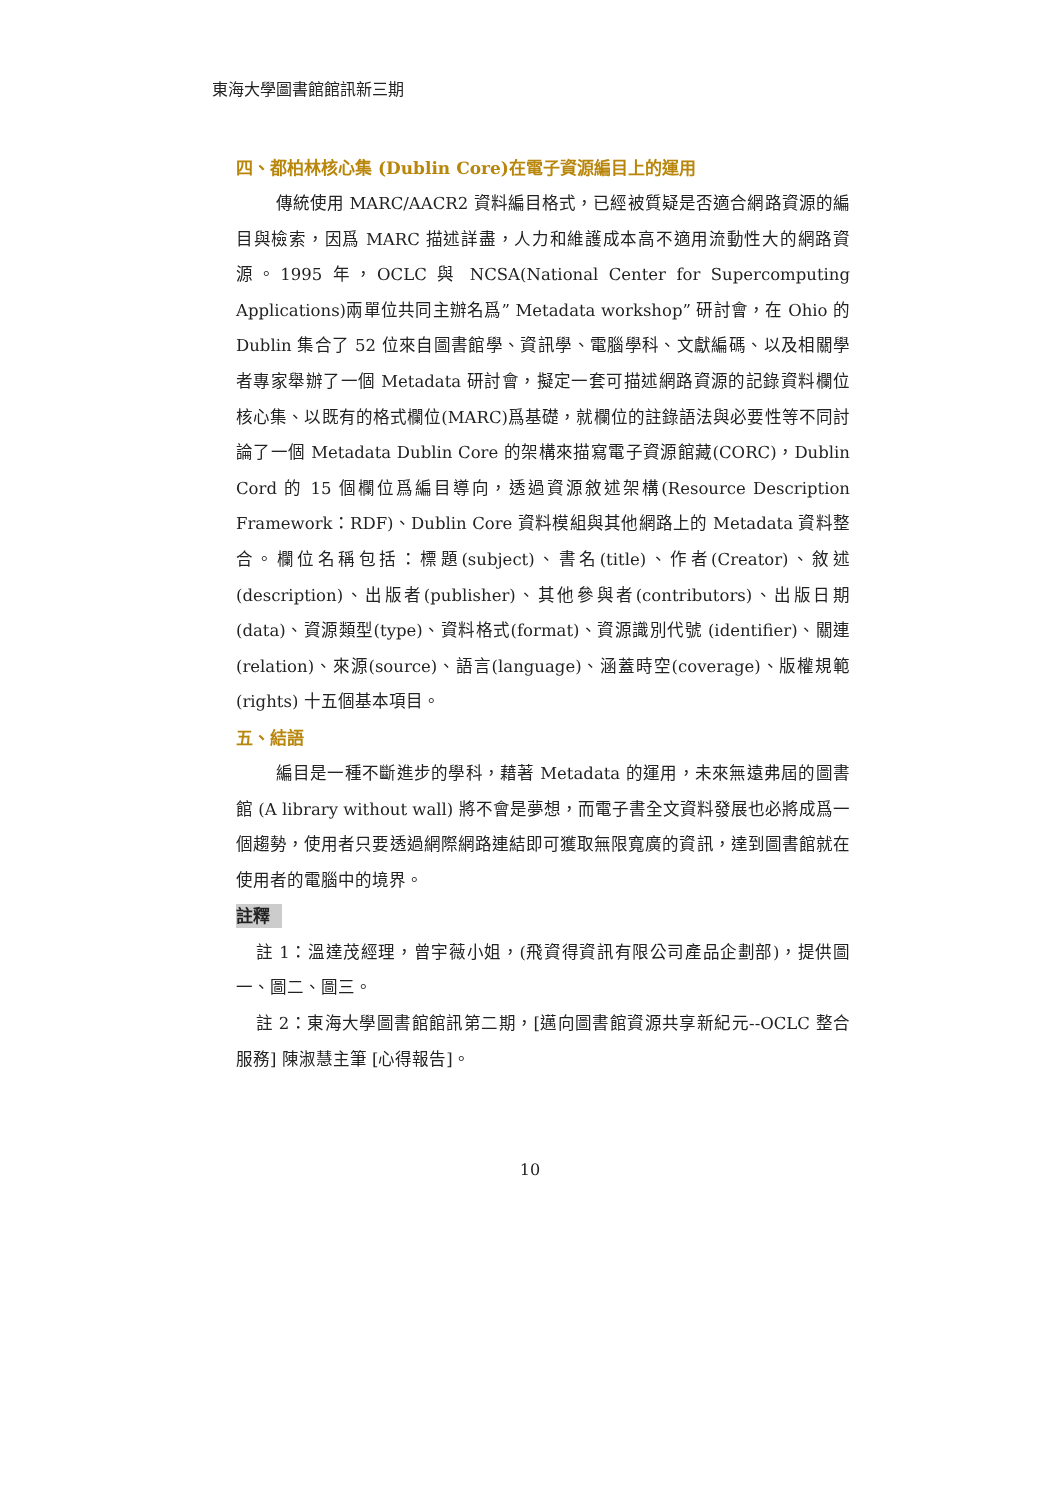東海大學圖書館館訊新三期
四、都柏林核心集 (Dublin Core)在電子資源編目上的運用
傳統使用 MARC/AACR2 資料編目格式，已經被質疑是否適合網路資源的編目與檢索，因爲 MARC 描述詳盡，人力和維護成本高不適用流動性大的網路資源。1995 年，OCLC 與 NCSA(National Center for Supercomputing Applications)兩單位共同主辦名爲” Metadata workshop” 研討會，在 Ohio 的 Dublin 集合了 52 位來自圖書館學、資訊學、電腦學科、文獻編碼、以及相關學者專家舉辦了一個 Metadata 研討會，擬定一套可描述網路資源的記錄資料欄位核心集、以既有的格式欄位(MARC)爲基礎，就欄位的註錄語法與必要性等不同討論了一個 Metadata Dublin Core 的架構來描寫電子資源館藏(CORC)，Dublin Cord 的 15 個欄位爲編目導向，透過資源敘述架構(Resource Description Framework：RDF)、Dublin Core 資料模組與其他網路上的 Metadata 資料整合。欄位名稱包括：標題(subject)、書名(title)、作者(Creator)、敘述(description)、出版者(publisher)、其他參與者(contributors)、出版日期(data)、資源類型(type)、資料格式(format)、資源識別代號 (identifier)、關連(relation)、來源(source)、語言(language)、涵蓋時空(coverage)、版權規範(rights) 十五個基本項目。
五、結語
編目是一種不斷進步的學科，藉著 Metadata 的運用，未來無遠弗屆的圖書館 (A library without wall) 將不會是夢想，而電子書全文資料發展也必將成爲一個趨勢，使用者只要透過網際網路連結即可獲取無限寬廣的資訊，達到圖書館就在使用者的電腦中的境界。
註釋
註 1：溫達茂經理，曾宇薇小姐，(飛資得資訊有限公司產品企劃部)，提供圖一、圖二、圖三。
註 2：東海大學圖書館館訊第二期，[邁向圖書館資源共享新紀元--OCLC 整合服務] 陳淑慧主筆 [心得報告]。
10